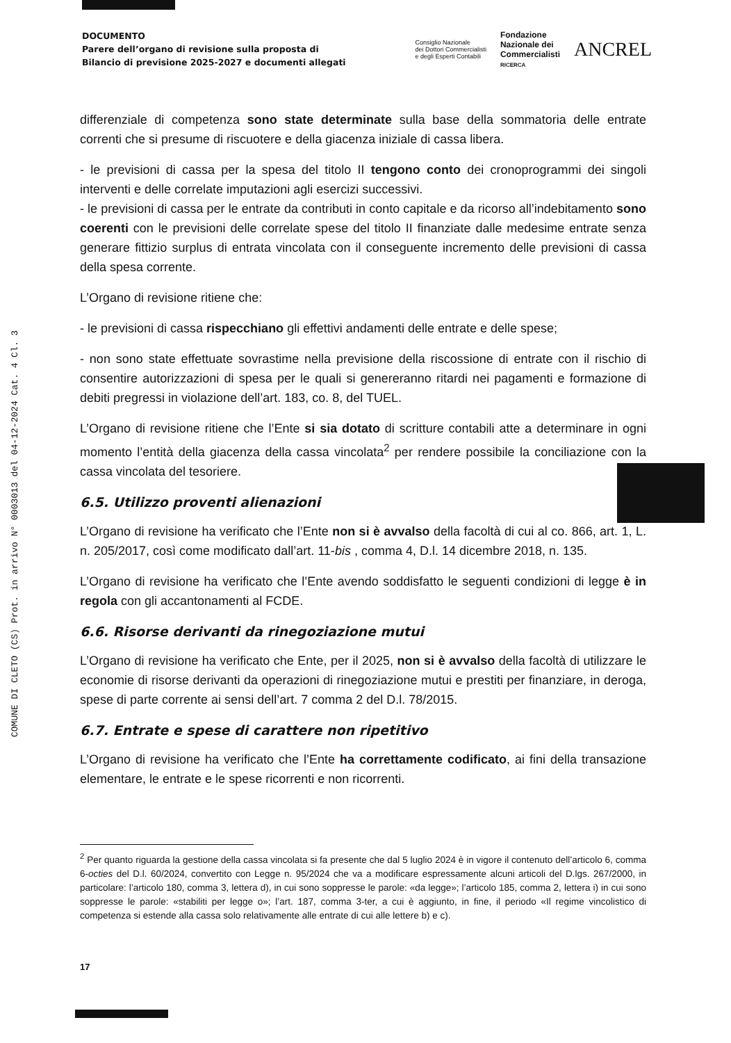COMUNE DI CLETO (CS) Prot. in arrivo N° 0003013 del 04-12-2024 Cat. 4 Cl. 3
DOCUMENTO
Parere dell’organo di revisione sulla proposta di
Bilancio di previsione 2025-2027 e documenti allegati
Consiglio Nazionale
dei Dottori Commercialisti
e degli Esperti Contabili
Fondazione
Nazionale dei
Commercialisti
RICERCA
ANCREL
differenziale di competenza sono state determinate sulla base della sommatoria delle entrate correnti che si presume di riscuotere e della giacenza iniziale di cassa libera.
- le previsioni di cassa per la spesa del titolo II tengono conto dei cronoprogrammi dei singoli interventi e delle correlate imputazioni agli esercizi successivi.
- le previsioni di cassa per le entrate da contributi in conto capitale e da ricorso all’indebitamento sono coerenti con le previsioni delle correlate spese del titolo II finanziate dalle medesime entrate senza generare fittizio surplus di entrata vincolata con il conseguente incremento delle previsioni di cassa della spesa corrente.
L’Organo di revisione ritiene che:
- le previsioni di cassa rispecchiano gli effettivi andamenti delle entrate e delle spese;
- non sono state effettuate sovrastime nella previsione della riscossione di entrate con il rischio di consentire autorizzazioni di spesa per le quali si genereranno ritardi nei pagamenti e formazione di debiti pregressi in violazione dell’art. 183, co. 8, del TUEL.
L’Organo di revisione ritiene che l’Ente si sia dotato di scritture contabili atte a determinare in ogni momento l’entità della giacenza della cassa vincolata<sup>2</sup> per rendere possibile la conciliazione con la cassa vincolata del tesoriere.
6.5. Utilizzo proventi alienazioni
L’Organo di revisione ha verificato che l’Ente non si è avvalso della facoltà di cui al co. 866, art. 1, L. n. 205/2017, così come modificato dall’art. 11-bis , comma 4, D.l. 14 dicembre 2018, n. 135.
L’Organo di revisione ha verificato che l’Ente avendo soddisfatto le seguenti condizioni di legge è in regola con gli accantonamenti al FCDE.
6.6. Risorse derivanti da rinegoziazione mutui
L’Organo di revisione ha verificato che Ente, per il 2025, non si è avvalso della facoltà di utilizzare le economie di risorse derivanti da operazioni di rinegoziazione mutui e prestiti per finanziare, in deroga, spese di parte corrente ai sensi dell’art. 7 comma 2 del D.l. 78/2015.
6.7. Entrate e spese di carattere non ripetitivo
L’Organo di revisione ha verificato che l’Ente ha correttamente codificato, ai fini della transazione elementare, le entrate e le spese ricorrenti e non ricorrenti.
<sup>2</sup> Per quanto riguarda la gestione della cassa vincolata si fa presente che dal 5 luglio 2024 è in vigore il contenuto dell’articolo 6, comma 6-octies del D.l. 60/2024, convertito con Legge n. 95/2024 che va a modificare espressamente alcuni articoli del D.lgs. 267/2000, in particolare: l’articolo 180, comma 3, lettera d), in cui sono soppresse le parole: «da legge»; l’articolo 185, comma 2, lettera i) in cui sono soppresse le parole: «stabiliti per legge o»; l’art. 187, comma 3-ter, a cui è aggiunto, in fine, il periodo «Il regime vincolistico di competenza si estende alla cassa solo relativamente alle entrate di cui alle lettere b) e c).
17